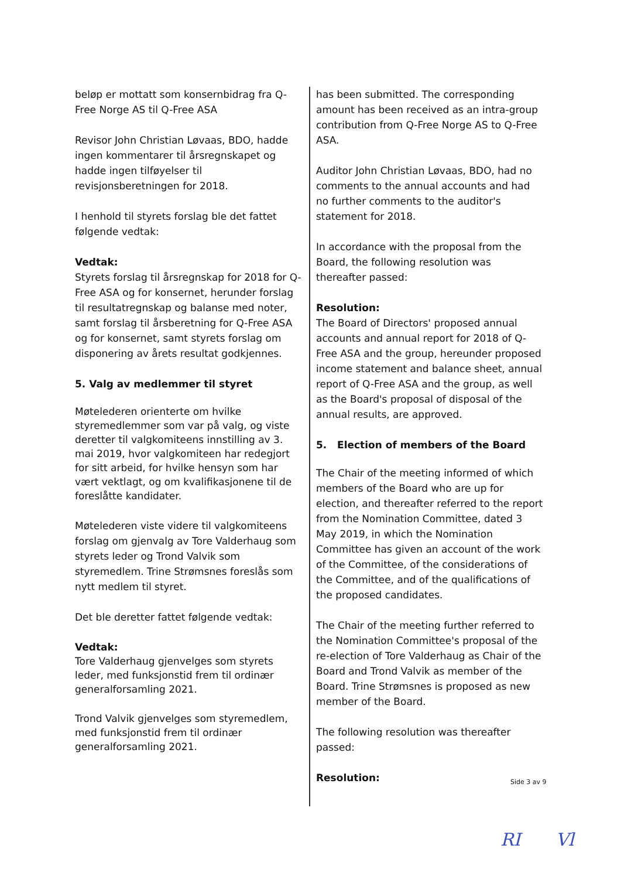beløp er mottatt som konsernbidrag fra Q-Free Norge AS til Q-Free ASA
Revisor John Christian Løvaas, BDO, hadde ingen kommentarer til årsregnskapet og hadde ingen tilføyelser til revisjonsberetningen for 2018.
I henhold til styrets forslag ble det fattet følgende vedtak:
Vedtak:
Styrets forslag til årsregnskap for 2018 for Q-Free ASA og for konsernet, herunder forslag til resultatregnskap og balanse med noter, samt forslag til årsberetning for Q-Free ASA og for konsernet, samt styrets forslag om disponering av årets resultat godkjennes.
5. Valg av medlemmer til styret
Møtelederen orienterte om hvilke styremedlemmer som var på valg, og viste deretter til valgkomiteens innstilling av 3. mai 2019, hvor valgkomiteen har redegjort for sitt arbeid, for hvilke hensyn som har vært vektlagt, og om kvalifikasjonene til de foreslåtte kandidater.
Møtelederen viste videre til valgkomiteens forslag om gjenvalg av Tore Valderhaug som styrets leder og Trond Valvik som styremedlem. Trine Strømsnes foreslås som nytt medlem til styret.
Det ble deretter fattet følgende vedtak:
Vedtak:
Tore Valderhaug gjenvelges som styrets leder, med funksjonstid frem til ordinær generalforsamling 2021.
Trond Valvik gjenvelges som styremedlem, med funksjonstid frem til ordinær generalforsamling 2021.
has been submitted. The corresponding amount has been received as an intra-group contribution from Q-Free Norge AS to Q-Free ASA.
Auditor John Christian Løvaas, BDO, had no comments to the annual accounts and had no further comments to the auditor's statement for 2018.
In accordance with the proposal from the Board, the following resolution was thereafter passed:
Resolution:
The Board of Directors' proposed annual accounts and annual report for 2018 of Q-Free ASA and the group, hereunder proposed income statement and balance sheet, annual report of Q-Free ASA and the group, as well as the Board's proposal of disposal of the annual results, are approved.
5. Election of members of the Board
The Chair of the meeting informed of which members of the Board who are up for election, and thereafter referred to the report from the Nomination Committee, dated 3 May 2019, in which the Nomination Committee has given an account of the work of the Committee, of the considerations of the Committee, and of the qualifications of the proposed candidates.
The Chair of the meeting further referred to the Nomination Committee's proposal of the re-election of Tore Valderhaug as Chair of the Board and Trond Valvik as member of the Board. Trine Strømsnes is proposed as new member of the Board.
The following resolution was thereafter passed:
Resolution:
Side 3 av 9
RI Vl